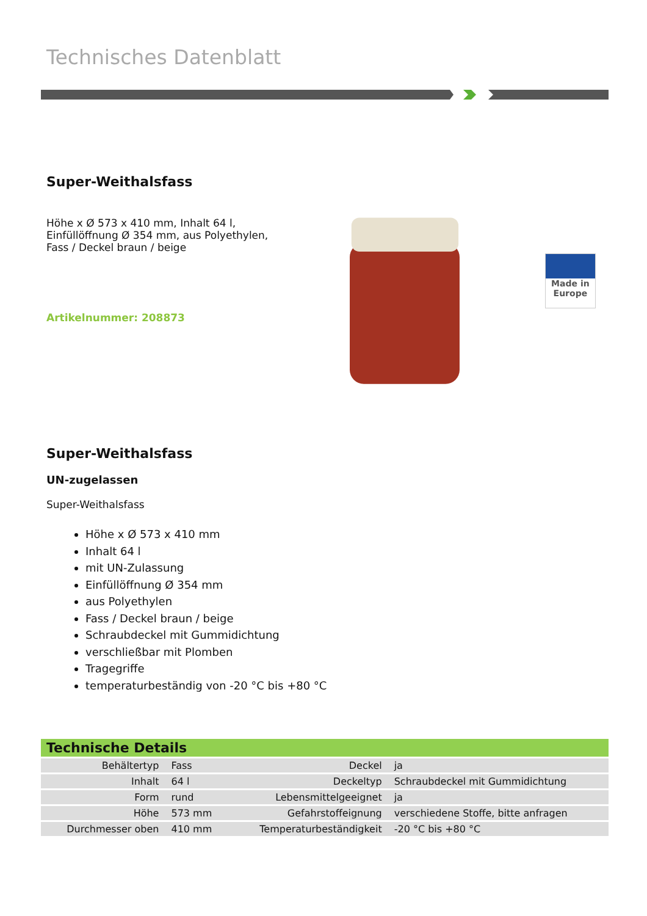Technisches Datenblatt
Super-Weithalsfass
Höhe x Ø 573 x 410 mm, Inhalt 64 l, Einfüllöffnung Ø 354 mm, aus Polyethylen, Fass / Deckel braun / beige
Artikelnummer: 208873
Made in
Europe
Super-Weithalsfass
UN-zugelassen
Super-Weithalsfass
Höhe x Ø 573 x 410 mm
Inhalt 64 l
mit UN-Zulassung
Einfüllöffnung Ø 354 mm
aus Polyethylen
Fass / Deckel braun / beige
Schraubdeckel mit Gummidichtung
verschließbar mit Plomben
Tragegriffe
temperaturbeständig von -20 °C bis +80 °C
Technische Details
| Behältertyp | Fass | Deckel | ja |
| Inhalt | 64 l | Deckeltyp | Schraubdeckel mit Gummidichtung |
| Form | rund | Lebensmittelgeeignet | ja |
| Höhe | 573 mm | Gefahrstoffeignung | verschiedene Stoffe, bitte anfragen |
| Durchmesser oben | 410 mm | Temperaturbeständigkeit | -20 °C bis +80 °C |